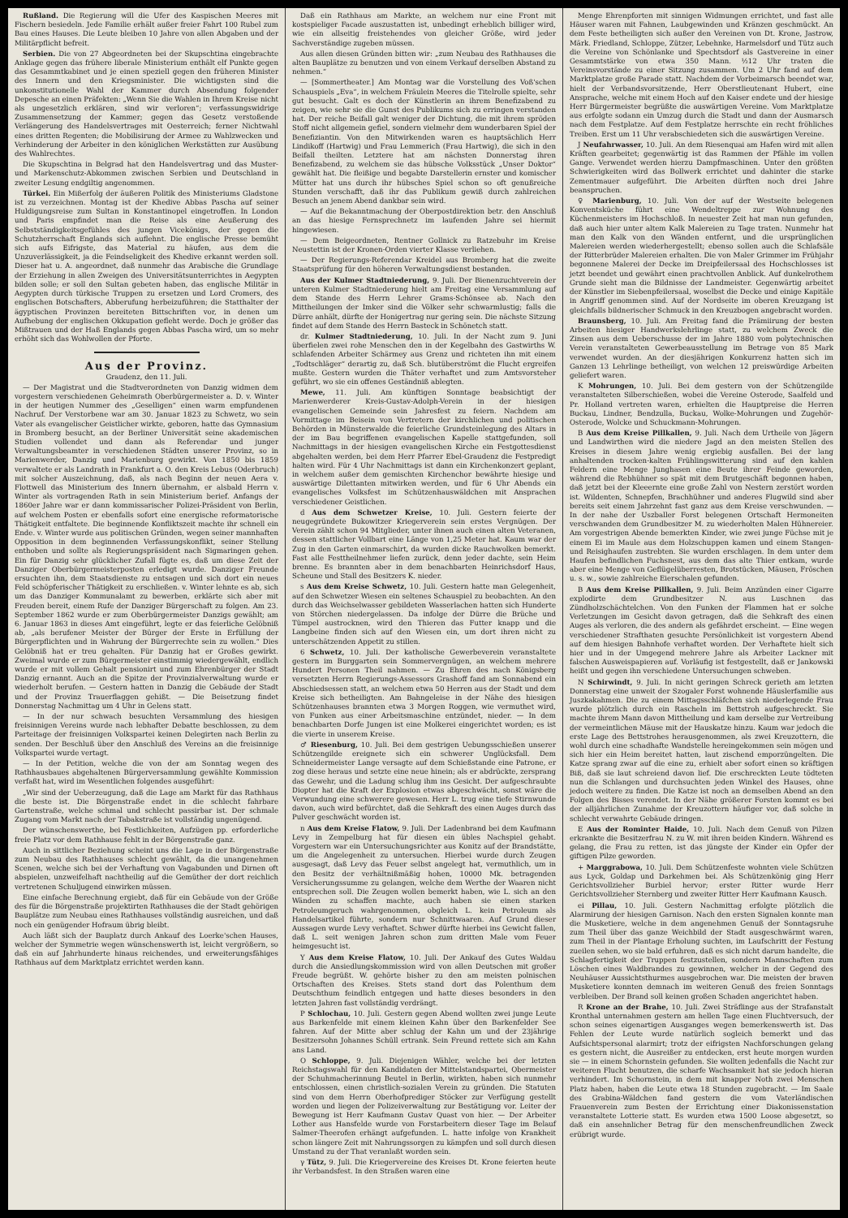Rußland. Die Regierung will die Ufer des Kaspischen Meeres mit Fischern besiedeln. Jede Familie erhält außer freier Fahrt 100 Rubel zum Bau eines Hauses. Die Leute bleiben 10 Jahre von allen Abgaben und der Militärpflicht befreit.
Serbien. Die von 27 Abgeordneten bei der Skupschtina eingebrachte Anklage gegen das frühere liberale Ministerium enthält elf Punkte gegen das Gesammtkabinet und je einen speziell gegen den früheren Minister des Innern und den Kriegsminister. Die wichtigsten sind die unkonstitutionelle Wahl der Kammer durch Absendung folgender Depesche an einen Präfekten: „Wenn Sie die Wahlen in Ihrem Kreise nicht als ungesetzlich erklären, sind wir verloren“; verfassungswidrige Zusammensetzung der Kammer; gegen das Gesetz verstoßende Verlängerung des Handelsvertrages mit Oesterreich; ferner Nichtwahl eines dritten Regenten; die Mobilisirung der Armee zu Wahlzwecken und Verhinderung der Arbeiter in den königlichen Werkstätten zur Ausübung des Wahlrechtes.
Die Skupschtina in Belgrad hat den Handelsvertrag und das Muster- und Markenschutz-Abkommen zwischen Serbien und Deutschland in zweiter Lesung endgiltig angenommen.
Türkei. Ein Mißerfolg der äußeren Politik des Ministeriums Gladstone ist zu verzeichnen. Montag ist der Khedive Abbas Pascha auf seiner Huldigungsreise zum Sultan in Konstantinopel eingetroffen. In London und Paris empfindet man die Reise als eine Aeußerung des Selbstständigkeitsgefühles des jungen Vicekönigs, der gegen die Schutzherrschaft Englands sich auflehnt. Die englische Presse bemüht sich aufs Eifrigste, das Material zu häufen, aus dem die Unzuverlässigkeit, ja die Feindseligkeit des Khedive erkannt werden soll. Dieser hat u. A. angeordnet, daß nunmehr das Arabische die Grundlage der Erziehung in allen Zweigen des Universitätsunterrichtes in Aegypten bilden solle; er soll den Sultan gebeten haben, das englische Militär in Aegypten durch türkische Truppen zu ersetzen und Lord Cromers, des englischen Botschafters, Abberufung herbeizuführen; die Statthalter der ägyptischen Provinzen bereiteten Bittschriften vor, in denen um Aufhebung der englischen Okkupation gefleht werde. Doch je größer das Mißtrauen und der Haß Englands gegen Abbas Pascha wird, um so mehr erhöht sich das Wohlwollen der Pforte.
Aus der Provinz.
Graudenz, den 11. Juli.
— Der Magistrat und die Stadtverordneten von Danzig widmen dem vorgestern verschiedenen Geheimrath Oberbürgermeister a. D. v. Winter in der heutigen Nummer des „Geselligen“ einen warm empfundenen Nachruf. Der Verstorbene war am 30. Januar 1823 zu Schwetz, wo sein Vater als evangelischer Geistlicher wirkte, geboren, hatte das Gymnasium in Bromberg besucht, an der Berliner Universität seine akademischen Studien vollendet und dann als Referendar und junger Verwaltungsbeamter in verschiedenen Städten unserer Provinz, so in Marienwerder, Danzig und Marienburg gewirkt. Von 1850 bis 1859 verwaltete er als Landrath in Frankfurt a. O. den Kreis Lebus (Oderbruch) mit solcher Auszeichnung, daß, als nach Beginn der neuen Aera v. Flottwell das Ministerium des Innern übernahm, er alsbald Herrn v. Winter als vortragenden Rath in sein Ministerium berief. Anfangs der 1860er Jahre war er dann kommissarischer Polizei-Präsident von Berlin, auf welchem Posten er ebenfalls sofort eine energische reformatorische Thätigkeit entfaltete. Die beginnende Konfliktszeit machte ihr schnell ein Ende. v. Winter wurde aus politischen Gründen, wegen seiner mannhaften Opposition in dem beginnenden Verfassungskonflikt, seiner Stellung enthoben und sollte als Regierungspräsident nach Sigmaringen gehen. Ein für Danzig sehr glücklicher Zufall fügte es, daß um diese Zeit der Danziger Oberbürgermeisterposten erledigt wurde. Danziger Freunde ersuchten ihn, dem Staatsdienste zu entsagen und sich dort ein neues Feld schöpferischer Thätigkeit zu erschließen. v. Winter lehnte es ab, sich um das Danziger Kommunalamt zu bewerben, erklärte sich aber mit Freuden bereit, einem Rufe der Danziger Bürgerschaft zu folgen. Am 23. September 1862 wurde er zum Oberbürgermeister Danzigs gewählt; am 6. Januar 1863 in dieses Amt eingeführt, legte er das feierliche Gelöbniß ab, „als berufener Meister der Bürger der Erste in Erfüllung der Bürgerpflichten und in Wahrung der Bürgerrechte sein zu wollen.“ Dies Gelöbniß hat er treu gehalten. Für Danzig hat er Großes gewirkt. Zweimal wurde er zum Bürgermeister einstimmig wiedergewählt, endlich wurde er mit vollem Gehalt pensionirt und zum Ehrenbürger der Stadt Danzig ernannt. Auch an die Spitze der Provinzialverwaltung wurde er wiederholt berufen. — Gestern hatten in Danzig die Gebäude der Stadt und der Provinz Trauerflaggen gehißt. — Die Beisetzung findet Donnerstag Nachmittag um 4 Uhr in Gelens statt.
— In der nur schwach besuchten Versammlung des hiesigen freisinnigen Vereins wurde nach lebhafter Debatte beschlossen, zu dem Parteitage der freisinnigen Volkspartei keinen Delegirten nach Berlin zu senden. Der Beschluß über den Anschluß des Vereins an die freisinnige Volkspartei wurde vertagt.
— In der Petition, welche die von der am Sonntag wegen des Rathhausbaues abgehaltenen Bürgerversammlung gewählte Kommission verfaßt hat, wird im Wesentlichen folgendes ausgeführt:
„Wir sind der Ueberzeugung, daß die Lage am Markt für das Rathhaus die beste ist. Die Börgenstraße endet in die schlecht fahrbare Gartenstraße, welche schmal und schlecht passirbar ist. Der schmale Zugang vom Markt nach der Tabakstraße ist vollständig ungenügend.
Der wünschenswerthe, bei Festlichkeiten, Aufzügen pp. erforderliche freie Platz vor dem Rathhause fehlt in der Börgenstraße ganz.
Auch in sittlicher Beziehung scheint uns die Lage in der Börgenstraße zum Neubau des Rathhauses schlecht gewählt, da die unangenehmen Scenen, welche sich bei der Verhaftung von Vagabunden und Dirnen oft abspielen, unzweifelhaft nachtheilig auf die Gemüther der dort reichlich vertretenen Schuljugend einwirken müssen.
Eine einfache Berechnung ergiebt, daß für ein Gebäude von der Größe des für die Börgenstraße projektirten Rathhauses die der Stadt gehörigen Bauplätze zum Neubau eines Rathhauses vollständig ausreichen, und daß noch ein genügender Hofraum übrig bleibt.
Auch läßt sich der Bauplatz durch Ankauf des Loerke'schen Hauses, welcher der Symmetrie wegen wünschenswerth ist, leicht vergrößern, so daß ein auf Jahrhunderte hinaus reichendes, und erweiterungsfähiges Rathhaus auf dem Marktplatz errichtet werden kann.
Daß ein Rathhaus am Markte, an welchem nur eine Front mit kostspieliger Facade auszustatten ist, unbedingt erheblich billiger wird, wie ein allseitig freistehendes von gleicher Größe, wird jeder Sachverständige zugeben müssen.
Aus allen diesen Gründen bitten wir: „zum Neubau des Rathhauses die alten Bauplätze zu benutzen und von einem Verkauf derselben Abstand zu nehmen.“
— [Sommertheater.] Am Montag war die Vorstellung des Voß'schen Schauspiels „Eva“, in welchem Fräulein Meeres die Titelrolle spielte, sehr gut besucht. Galt es doch der Künstlerin an ihrem Benefizabend zu zeigen, wie sehr sie die Gunst des Publikums sich zu erringen verstanden hat. Der reiche Beifall galt weniger der Dichtung, die mit ihrem spröden Stoff nicht allgemein gefiel, sondern vielmehr dem wunderbaren Spiel der Benefiziantin. Von den Mitwirkenden waren es hauptsächlich Herr Lindikoff (Hartwig) und Frau Lemmerich (Frau Hartwig), die sich in den Beifall theilten. Letztere hat am nächsten Donnerstag ihren Benefizabend, zu welchem sie das hübsche Volksstück „Unser Doktor“ gewählt hat. Die fleißige und begabte Darstellerin ernster und komischer Mütter hat uns durch ihr hübsches Spiel schon so oft genußreiche Stunden verschafft, daß ihr das Publikum gewiß durch zahlreichen Besuch an jenem Abend dankbar sein wird.
— Auf die Bekanntmachung der Oberpostdirektion betr. den Anschluß an das hiesige Fernsprechnetz im laufenden Jahre sei hiermit hingewiesen.
— Dem Beigeordneten, Rentner Gollnick zu Ratzebuhr im Kreise Neustettin ist der Kronen-Orden vierter Klasse verliehen.
— Der Regierungs-Referendar Kreidel aus Bromberg hat die zweite Staatsprüfung für den höheren Verwaltungsdienst bestanden.
Aus der Kulmer Stadtniederung, 9. Juli. Der Bienenzuchtverein der unteren Kulmer Stadtniederung hielt am Freitag eine Versammlung auf dem Stande des Herrn Lehrer Grams-Schönsee ab. Nach den Mittheilungen der Imker sind die Völker sehr schwarmlustig; falls die Dürre anhält, dürfte der Honigertrag nur gering sein. Die nächste Sitzung findet auf dem Stande des Herrn Basteck in Schönetch statt.
dr. Kulmer Stadtniederung, 10. Juli. In der Nacht zum 9. Juni überfielen zwei rohe Menschen den in der Kegelbahn des Gastwirths W. schlafenden Arbeiter Schärmey aus Grenz und richteten ihn mit einem „Todtschläger“ derartig zu, daß Sch. blutüberströmt die Flucht ergreifen mußte. Gestern wurden die Thäter verhaftet und zum Amtsvorsteher geführt, wo sie ein offenes Geständniß ablegten.
Mewe, 11. Juli. Am künftigen Sonntage beabsichtigt der Marienwerderer Kreis-Gustav-Adolph-Verein in der hiesigen evangelischen Gemeinde sein Jahresfest zu feiern. Nachdem am Vormittage im Beisein von Vertretern der kirchlichen und politischen Behörden in Münsterwalde die feierliche Grundsteinlegung des Altars in der im Bau begriffenen evangelischen Kapelle stattgefunden, soll Nachmittags in der hiesigen evangelischen Kirche ein Festgottesdienst abgehalten werden, bei dem Herr Pfarrer Ebel-Graudenz die Festpredigt halten wird. Für 4 Uhr Nachmittags ist dann ein Kirchenkonzert geplant, in welchem außer dem gemischten Kirchenchor bewährte hiesige und auswärtige Dilettanten mitwirken werden, und für 6 Uhr Abends ein evangelisches Volksfest im Schützenhauswäldchen mit Ansprachen verschiedener Geistlichen.
d Aus dem Schwetzer Kreise, 10. Juli. Gestern feierte der neugegründete Bukowitzer Kriegerverein sein erstes Vergnügen. Der Verein zählt schon 94 Mitglieder, unter ihnen auch einen alten Veteranen, dessen stattlicher Vollbart eine Länge von 1,25 Meter hat. Kaum war der Zug in den Garten einmarschirt, da wurden dicke Rauchwolken bemerkt. Fast alle Festtheilnehmer liefen zurück, denn jeder dachte, sein Heim brenne. Es brannten aber in dem benachbarten Heinrichsdorf Haus, Scheune und Stall des Besitzers K. nieder.
s Aus dem Kreise Schwetz, 10. Juli. Gestern hatte man Gelegenheit, auf den Schwetzer Wiesen ein seltenes Schauspiel zu beobachten. An den durch das Weichselwasser gebildeten Wasserlachen hatten sich Hunderte von Störchen niedergelassen. Da infolge der Dürre die Brüche und Tümpel austrocknen, wird den Thieren das Futter knapp und die Langbeine finden sich auf den Wiesen ein, um dort ihren nicht zu unterschätzenden Appetit zu stillen.
6 Schwetz, 10. Juli. Der katholische Gewerbeverein veranstaltete gestern im Burggarten sein Sommervergnügen, an welchem mehrere Hundert Personen Theil nahmen. — Zu Ehren des nach Königsberg versetzten Herrn Regierungs-Assessors Grashoff fand am Sonnabend ein Abschiedsessen statt, an welchem etwa 50 Herren aus der Stadt und dem Kreise sich betheiligten. Am Bahngeleise in der Nähe des hiesigen Schützenhauses brannten etwa 3 Morgen Roggen, wie vermuthet wird, von Funken aus einer Arbeitsmaschine entzündet, nieder. — In dem benachbarten Dorfe Jungen ist eine Molkerei eingerichtet worden; es ist die vierte in unserem Kreise.
♂ Riesenburg, 10. Juli. Bei dem gestrigen Uebungsschießen unserer Schützengilde ereignete sich ein schwerer Unglücksfall. Dem Schneidermeister Lange versagte auf dem Schießstande eine Patrone, er zog diese heraus und setzte eine neue hinein; als er abdrückte, zersprang das Gewehr, und die Ladung schlug ihm ins Gesicht. Der aufgeschraubte Diopter hat die Kraft der Explosion etwas abgeschwächt, sonst wäre die Verwundung eine schwerere gewesen. Herr L. trug eine tiefe Stirnwunde davon, auch wird befürchtet, daß die Sehkraft des einen Auges durch das Pulver geschwächt worden ist.
n Aus dem Kreise Flatow, 9. Juli. Der Ladenbrand bei dem Kaufmann Levy in Zempelburg hat für diesen ein übles Nachspiel gehabt. Vorgestern war ein Untersuchungsrichter aus Konitz auf der Brandstätte, um die Angelegenheit zu untersuchen. Hierbei wurde durch Zeugen ausgesagt, daß Levy das Feuer selbst angelegt hat, vermuthlich, um in den Besitz der verhältnißmäßig hohen, 10000 Mk. betragenden Versicherungssumme zu gelangen, welche dem Werthe der Waaren nicht entsprechen soll. Die Zeugen wollen bemerkt haben, wie L. sich an den Wänden zu schaffen machte, auch haben sie einen starken Petroleumgeruch wahrgenommen, obgleich L. kein Petroleum als Handelsartikel führte, sondern nur Schnittwaaren. Auf Grund dieser Aussagen wurde Levy verhaftet. Schwer dürfte hierbei ins Gewicht fallen, daß L. seit wenigen Jahren schon zum dritten Male vom Feuer heimgesucht ist.
Y Aus dem Kreise Flatow, 10. Juli. Der Ankauf des Gutes Waldau durch die Ansiedlungskommission wird von allen Deutschen mit großer Freude begrüßt. W. gehörte bisher zu den am meisten polnischen Ortschaften des Kreises. Stets stand dort das Polenthum dem Deutschthum feindlich entgegen und hatte dieses besonders in den letzten Jahren fast vollständig verdrängt.
P Schlochau, 10. Juli. Gestern gegen Abend wollten zwei junge Leute aus Barkenfelde mit einem kleinen Kahn über den Barkenfelder See fahren. Auf der Mitte aber schlug der Kahn um und der 23jährige Besitzersohn Johannes Schüll ertrank. Sein Freund rettete sich am Kahn ans Land.
O Schloppe, 9. Juli. Diejenigen Wähler, welche bei der letzten Reichstagswahl für den Kandidaten der Mittelstandspartei, Obermeister der Schuhmacherinnung Beutel in Berlin, wirkten, haben sich nunmehr entschlossen, einen christlich-sozialen Verein zu gründen. Die Statuten sind von dem Herrn Oberhofprediger Stöcker zur Verfügung gestellt worden und liegen der Polizeiverwaltung zur Bestätigung vor. Leiter der Bewegung ist Herr Kaufmann Gustav Quast von hier. — Der Arbeiter Lother aus Hansfelde wurde von Forstarbeitern dieser Tage im Belauf Salmer-Theerofen erhängt aufgefunden. L. hatte infolge von Krankheit schon längere Zeit mit Nahrungssorgen zu kämpfen und soll durch diesen Umstand zu der That veranlaßt worden sein.
γ Tütz, 9. Juli. Die Kriegervereine des Kreises Dt. Krone feierten heute ihr Verbandsfest. In den Straßen waren eine
Menge Ehrenpforten mit sinnigen Widmungen errichtet, und fast alle Häuser waren mit Fahnen, Laubgewinden und Kränzen geschmückt. An dem Feste betheiligten sich außer den Vereinen von Dt. Krone, Jastrow, Märk. Friedland, Schloppe, Zützer, Lebehnke, Harmelsdorf und Tütz auch die Vereine von Schönlanke und Spechtsdorf als Gastvereine in einer Gesammtstärke von etwa 350 Mann. ½12 Uhr traten die Vereinsvorstände zu einer Sitzung zusammen. Um 2 Uhr fand auf dem Marktplatze große Parade statt. Nachdem der Vorbeimarsch beendet war, hielt der Verbandsvorsitzende, Herr Oberstlieutenant Hubert, eine Ansprache, welche mit einem Hoch auf den Kaiser endete und der hiesige Herr Bürgermeister begrüßte die auswärtigen Vereine. Vom Marktplatze aus erfolgte sodann ein Umzug durch die Stadt und dann der Ausmarsch nach dem Festplatze. Auf dem Festplatze herrschte ein recht fröhliches Treiben. Erst um 11 Uhr verabschiedeten sich die auswärtigen Vereine.
J Neufahrwasser, 10. Juli. An dem Riesenquai am Hafen wird mit allen Kräften gearbeitet; gegenwärtig ist das Rammen der Pfähle im vollen Gange. Verwendet werden hierzu Dampfmaschinen. Unter den größten Schwierigkeiten wird das Bollwerk errichtet und dahinter die starke Zementmauer aufgeführt. Die Arbeiten dürften noch drei Jahre beanspruchen.
♀ Marienburg, 10. Juli. Von der auf der Westseite belegenen Konventsküche führt eine Wendeltreppe zur Wohnung des Küchenmeisters im Hochschloß. In neuester Zeit hat man nun gefunden, daß auch hier unter altem Kalk Malereien zu Tage traten. Nunmehr hat man den Kalk von den Wänden entfernt, und die ursprünglichen Malereien werden wiederhergestellt; ebenso sollen auch die Schlafsäle der Ritterbrüder Malereien erhalten. Die von Maler Grimmer im Frühjahr begonnene Malerei der Decke im Dreipfeilersaal des Hochschlosses ist jetzt beendet und gewährt einen prachtvollen Anblick. Auf dunkelrothem Grunde sieht man die Bildnisse der Landmeister. Gegenwärtig arbeitet der Künstler im Siebenpfeilersaal, woselbst die Decke und einige Kapitäle in Angriff genommen sind. Auf der Nordseite im oberen Kreuzgang ist gleichfalls bildnerischer Schmuck in den Kreuzbogen angebracht worden.
Braunsberg, 10. Juli. Am Freitag fand die Prämiirung der besten Arbeiten hiesiger Handwerkslehrlinge statt, zu welchem Zweck die Zinsen aus dem Ueberschusse der im Jahre 1880 vom polytechnischen Verein veranstalteten Gewerbeausstellung im Betrage von 85 Mark verwendet wurden. An der diesjährigen Konkurrenz hatten sich im Ganzen 13 Lehrlinge betheiligt, von welchen 12 preiswürdige Arbeiten geliefert waren.
K Mohrungen, 10. Juli. Bei dem gestern von der Schützengilde veranstalteten Silberschießen, wobei die Vereine Osterode, Saalfeld und Pr. Holland vertreten waren, erhielten die Hauptpreise die Herren Buckau, Lindner, Bendzulla, Buckau, Wolke-Mohrungen und Zugehör-Osterode, Wolcke und Schuckmann-Mohrungen.
B Aus dem Kreise Pillkallen, 9. Juli. Nach dem Urtheile von Jägern und Landwirthen wird die niedere Jagd an den meisten Stellen des Kreises in diesem Jahre wenig ergiebig ausfallen. Bei der lang anhaltenden trocken-kalten Frühlingswitterung sind auf den kahlen Feldern eine Menge Junghasen eine Beute ihrer Feinde geworden, während die Rebhühner so spät mit dem Brutgeschäft begonnen haben, daß jetzt bei der Kleeernte eine große Zahl von Nestern zerstört worden ist. Wildenten, Schnepfen, Brachhühner und anderes Flugwild sind aber bereits seit einem Jahrzehnt fast ganz aus dem Kreise verschwunden. — In der nahe der Uszballer Forst belegenen Ortschaft Hermoneiten verschwanden dem Grundbesitzer M. zu wiederholten Malen Hühnereier. Am vorgestrigen Abende bemerkten Kinder, wie zwei junge Füchse mit je einem Ei im Maule aus dem Holzschuppen kamen und einem Stangen- und Reisighaufen zustrebten. Sie wurden erschlagen. In dem unter dem Haufen befindlichen Fuchsnest, aus dem das alte Thier entkam, wurde aber eine Menge von Geflügelüberresten, Brotstücken, Mäusen, Fröschen u. s. w., sowie zahlreiche Eierschalen gefunden.
B Aus dem Kreise Pillkallen, 9. Juli. Beim Anzünden einer Cigarre explodirte dem Grundbesitzer N. aus Luschnen das Zündholzschächtelchen. Von den Funken der Flammen hat er solche Verletzungen im Gesicht davon getragen, daß die Sehkraft des einen Auges als verloren, die des andern als gefährdet erscheint. — Eine wegen verschiedener Strafthaten gesuchte Persönlichkeit ist vorgestern Abend auf dem hiesigen Bahnhofe verhaftet worden. Der Verhaftete hielt sich hier und in der Umgegend mehrere Jahre als Arbeiter Lackner mit falschen Ausweispapieren auf. Vorläufig ist festgestellt, daß er Jankowski heißt und gegen ihn verschiedene Untersuchungen schweben.
N Schirwindt, 9. Juli. In nicht geringen Schreck gerieth am letzten Donnerstag eine unweit der Szogaler Forst wohnende Häuslerfamilie aus Juszkakahmen. Die zu einem Mittagsschläfchen sich niederlegende Frau wurde plötzlich durch ein Rascheln im Bettstroh aufgeschreckt. Sie machte ihrem Mann davon Mittheilung und kam derselbe zur Vertreibung der vermeintlichen Mäuse mit der Hauskatze hinzu. Kaum war jedoch die erste Lage des Bettstrohes herausgenommen, als zwei Kreuzottern, die wohl durch eine schadhafte Wandstelle hereingekommen sein mögen und sich hier ein Heim bereitet hatten, laut zischend emporzüngelten. Die Katze sprang zwar auf die eine zu, erhielt aber sofort einen so kräftigen Biß, daß sie laut schreiend davon lief. Die erschreckten Leute tödteten nun die Schlangen und durchsuchten jeden Winkel des Hauses, ohne jedoch weitere zu finden. Die Katze ist noch an demselben Abend an den Folgen des Bisses verendet. In der Nähe größerer Forsten kommt es bei der alljährlichen Zunahme der Kreuzottern häufiger vor, daß solche in schlecht verwahrte Gebäude dringen.
E Aus der Rominter Haide, 10. Juli. Nach dem Genuß von Pilzen erkrankte die Besitzerfrau N. zu W. mit ihren beiden Kindern. Während es gelang, die Frau zu retten, ist das jüngste der Kinder ein Opfer der giftigen Pilze geworden.
+ Marggrabowa, 10. Juli. Dem Schützenfeste wohnten viele Schützen aus Lyck, Goldap und Darkehmen bei. Als Schützenkönig ging Herr Gerichtsvollzieher Burbiel hervor; erster Ritter wurde Herr Gerichtsvollzieher Sternberg und zweiter Ritter Herr Kaufmann Kausch.
ei Pillau, 10. Juli. Gestern Nachmittag erfolgte plötzlich die Alarmirung der hiesigen Garnison. Nach den ersten Signalen konnte man die Musketiere, welche in dem angenehmen Genuß der Sonntagsruhe zum Theil über das ganze Weichbild der Stadt ausgeschwärmt waren, zum Theil in der Plantage Erholung suchten, im Laufschritt der Festung zueilen sehen, wo sie bald erfuhren, daß es sich nicht darum handelte, die Schlagfertigkeit der Truppen festzustellen, sondern Mannschaften zum Löschen eines Waldbrandes zu gewinnen, welcher in der Gegend des Neuhäuser Aussichtsthurmes ausgebrochen war. Die meisten der braven Musketiere konnten demnach im weiteren Genuß des freien Sonntags verbleiben. Der Brand soll keinen großen Schaden angerichtet haben.
R Krone an der Brahe, 10. Juli. Zwei Sträflinge aus der Strafanstalt Kronthal unternahmen gestern am hellen Tage einen Fluchtversuch, der schon seines eigenartigen Ausganges wegen bemerkenswerth ist. Das Fehlen der Leute wurde natürlich sogleich bemerkt und das Aufsichtspersonal alarmirt; trotz der eifrigsten Nachforschungen gelang es gestern nicht, die Ausreißer zu entdecken, erst heute morgen wurden sie — in einem Schornstein gefunden. Sie wollten jedenfalls die Nacht zur weiteren Flucht benutzen, die scharfe Wachsamkeit hat sie jedoch hieran verhindert. Im Schornstein, in dem mit knapper Noth zwei Menschen Platz haben, haben die Leute etwa 18 Stunden zugebracht. — Im Saale des Grabina-Wäldchen fand gestern die vom Vaterländischen Frauenverein zum Besten der Errichtung einer Diakonissenstation veranstaltete Lotterie statt. Es wurden etwa 1500 Loose abgesetzt, so daß ein ansehnlicher Betrag für den menschenfreundlichen Zweck erübrigt wurde.